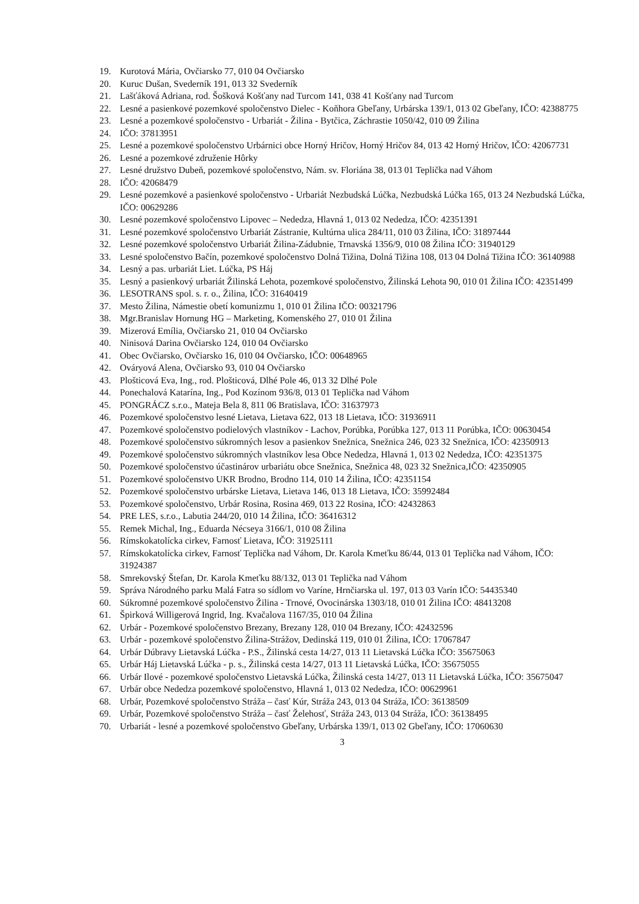19. Kurotová Mária, Ovčiarsko 77, 010 04 Ovčiarsko
20. Kuruc Dušan, Svederník 191, 013 32 Svederník
21. Lašťáková Adriana, rod. Šošková Košťany nad Turcom 141, 038 41 Košťany nad Turcom
22. Lesné a pasienkové pozemkové spoločenstvo Dielec - Koňhora Gbeľany, Urbárska 139/1, 013 02 Gbeľany, IČO: 42388775
23. Lesné a pozemkové spoločenstvo - Urbariát - Žilina - Bytčica, Záchrastie 1050/42, 010 09 Žilina
24. IČO: 37813951
25. Lesné a pozemkové spoločenstvo Urbárnici obce Horný Hričov, Horný Hričov 84, 013 42 Horný Hričov, IČO: 42067731
26. Lesné a pozemkové združenie Hôrky
27. Lesné družstvo Dubeň, pozemkové spoločenstvo, Nám. sv. Floriána 38, 013 01 Teplička nad Váhom
28. IČO: 42068479
29. Lesné pozemkové a pasienkové spoločenstvo - Urbariát Nezbudská Lúčka, Nezbudská Lúčka 165, 013 24 Nezbudská Lúčka, IČO: 00629286
30. Lesné pozemkové spoločenstvo Lipovec – Nededza, Hlavná 1, 013 02 Nededza, IČO: 42351391
31. Lesné pozemkové spoločenstvo Urbariát Zástranie, Kultúrna ulica 284/11, 010 03 Žilina, IČO: 31897444
32. Lesné pozemkové spoločenstvo Urbariát Žilina-Zádubnie, Trnavská 1356/9, 010 08 Žilina IČO: 31940129
33. Lesné spoločenstvo Bačín, pozemkové spoločenstvo Dolná Tižina, Dolná Tižina 108, 013 04 Dolná Tižina IČO: 36140988
34. Lesný a pas. urbariát Liet. Lúčka, PS Háj
35. Lesný a pasienkový urbariát Žilinská Lehota, pozemkové spoločenstvo, Žilinská Lehota 90, 010 01 Žilina IČO: 42351499
36. LESOTRANS spol. s. r. o., Žilina, IČO: 31640419
37. Mesto Žilina, Námestie obetí komunizmu 1, 010 01 Žilina IČO: 00321796
38. Mgr.Branislav Hornung HG – Marketing, Komenského 27, 010 01 Žilina
39. Mizerová Emília, Ovčiarsko 21, 010 04 Ovčiarsko
40. Ninisová Darina Ovčiarsko 124, 010 04 Ovčiarsko
41. Obec Ovčiarsko, Ovčiarsko 16, 010 04 Ovčiarsko, IČO: 00648965
42. Ováryová Alena, Ovčiarsko 93, 010 04 Ovčiarsko
43. Plošticová Eva, Ing., rod. Plošticová, Dlhé Pole 46, 013 32 Dlhé Pole
44. Ponechalová Katarína, Ing., Pod Kozínom 936/8, 013 01 Teplička nad Váhom
45. PONGRÁCZ s.r.o., Mateja Bela 8, 811 06 Bratislava, IČO: 31637973
46. Pozemkové spoločenstvo lesné Lietava, Lietava 622, 013 18 Lietava, IČO: 31936911
47. Pozemkové spoločenstvo podielových vlastníkov - Lachov, Porúbka, Porúbka 127, 013 11 Porúbka, IČO: 00630454
48. Pozemkové spoločenstvo súkromných lesov a pasienkov Snežnica, Snežnica 246, 023 32 Snežnica, IČO: 42350913
49. Pozemkové spoločenstvo súkromných vlastníkov lesa Obce Nededza, Hlavná 1, 013 02 Nededza, IČO: 42351375
50. Pozemkové spoločenstvo účastinárov urbariátu obce Snežnica, Snežnica 48, 023 32 Snežnica,IČO: 42350905
51. Pozemkové spoločenstvo UKR Brodno, Brodno 114, 010 14 Žilina, IČO: 42351154
52. Pozemkové spoločenstvo urbárske Lietava, Lietava 146, 013 18 Lietava, IČO: 35992484
53. Pozemkové spoločenstvo, Urbár Rosina, Rosina 469, 013 22 Rosina, IČO: 42432863
54. PRE LES, s.r.o., Labutia 244/20, 010 14 Žilina, IČO: 36416312
55. Remek Michal, Ing., Eduarda Nécseya 3166/1, 010 08 Žilina
56. Rímskokatolícka cirkev, Farnosť Lietava, IČO: 31925111
57. Rímskokatolícka cirkev, Farnosť Teplička nad Váhom, Dr. Karola Kmeťku 86/44, 013 01 Teplička nad Váhom, IČO: 31924387
58. Smrekovský Štefan, Dr. Karola Kmeťku 88/132, 013 01 Teplička nad Váhom
59. Správa Národného parku Malá Fatra so sídlom vo Varíne, Hrnčiarska ul. 197, 013 03 Varín IČO: 54435340
60. Súkromné pozemkové spoločenstvo Žilina - Trnové, Ovocinárska 1303/18, 010 01 Žilina IČO: 48413208
61. Špirková Willigerová Ingrid, Ing. Kvačalova 1167/35, 010 04 Žilina
62. Urbár - Pozemkové spoločenstvo Brezany, Brezany 128, 010 04 Brezany, IČO: 42432596
63. Urbár - pozemkové spoločenstvo Žilina-Strážov, Dedinská 119, 010 01 Žilina, IČO: 17067847
64. Urbár Dúbravy Lietavská Lúčka - P.S., Žilinská cesta 14/27, 013 11 Lietavská Lúčka IČO: 35675063
65. Urbár Háj Lietavská Lúčka - p. s., Žilinská cesta 14/27, 013 11 Lietavská Lúčka, IČO: 35675055
66. Urbár Ilové - pozemkové spoločenstvo Lietavská Lúčka, Žilinská cesta 14/27, 013 11 Lietavská Lúčka, IČO: 35675047
67. Urbár obce Nededza pozemkové spoločenstvo, Hlavná 1, 013 02 Nededza, IČO: 00629961
68. Urbár, Pozemkové spoločenstvo Stráža – časť Kúr, Stráža 243, 013 04 Stráža, IČO: 36138509
69. Urbár, Pozemkové spoločenstvo Stráža – časť Želehosť, Stráža 243, 013 04 Stráža, IČO: 36138495
70. Urbariát - lesné a pozemkové spoločenstvo Gbeľany, Urbárska 139/1, 013 02 Gbeľany, IČO: 17060630
3